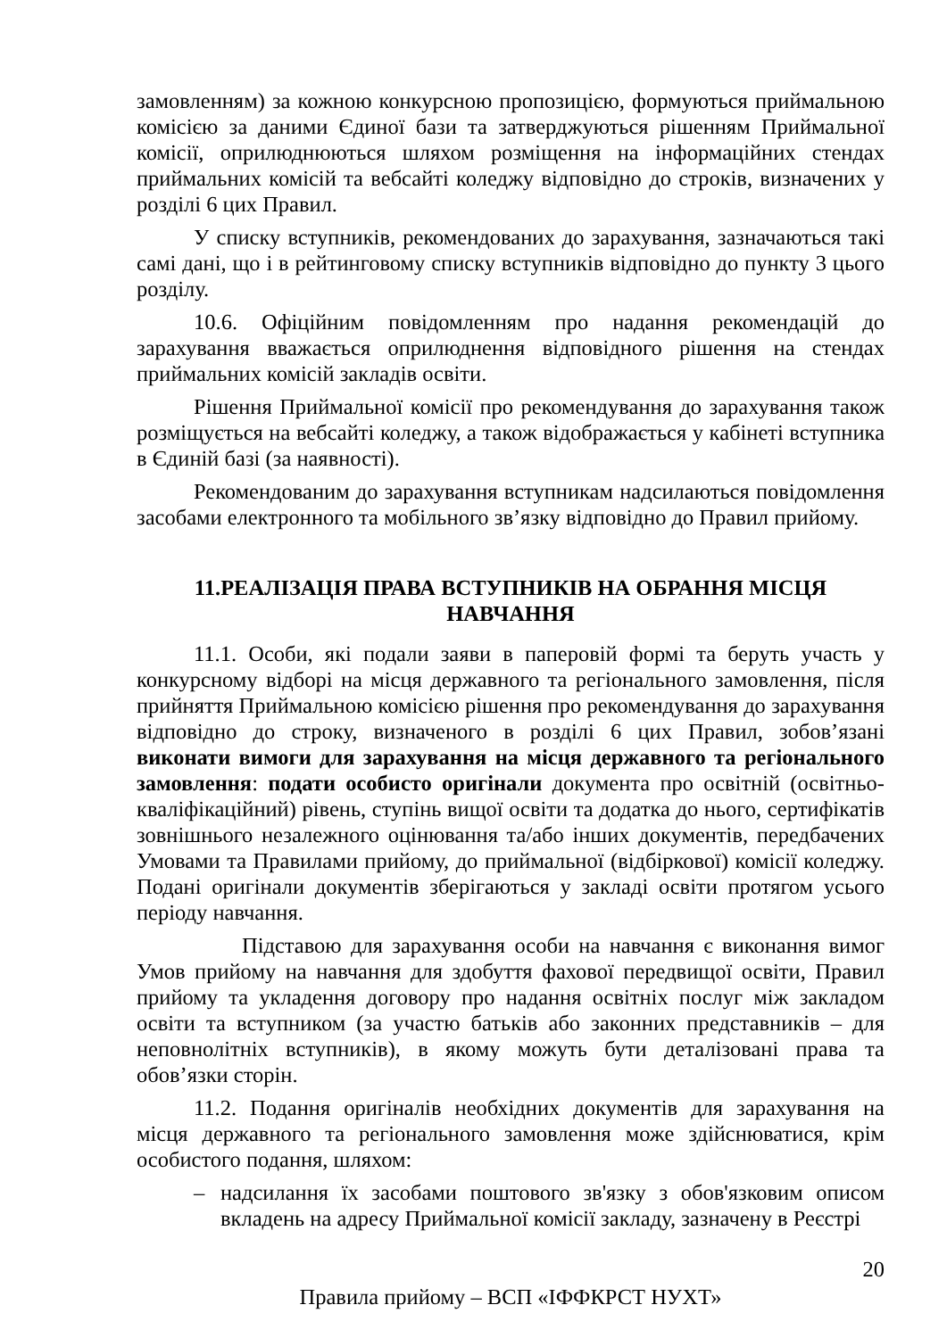замовленням) за кожною конкурсною пропозицією, формуються приймальною комісією за даними Єдиної бази та затверджуються рішенням Приймальної комісії, оприлюднюються шляхом розміщення на інформаційних стендах приймальних комісій та вебсайті коледжу відповідно до строків, визначених у розділі 6 цих Правил.
У списку вступників, рекомендованих до зарахування, зазначаються такі самі дані, що і в рейтинговому списку вступників відповідно до пункту 3 цього розділу.
10.6. Офіційним повідомленням про надання рекомендацій до зарахування вважається оприлюднення відповідного рішення на стендах приймальних комісій закладів освіти.
Рішення Приймальної комісії про рекомендування до зарахування також розміщується на вебсайті коледжу, а також відображається у кабінеті вступника в Єдиній базі (за наявності).
Рекомендованим до зарахування вступникам надсилаються повідомлення засобами електронного та мобільного зв’язку відповідно до Правил прийому.
11.РЕАЛІЗАЦІЯ ПРАВА ВСТУПНИКІВ НА ОБРАННЯ МІСЦЯ НАВЧАННЯ
11.1. Особи, які подали заяви в паперовій формі та беруть участь у конкурсному відборі на місця державного та регіонального замовлення, після прийняття Приймальною комісією рішення про рекомендування до зарахування відповідно до строку, визначеного в розділі 6 цих Правил, зобов’язані виконати вимоги для зарахування на місця державного та регіонального замовлення: подати особисто оригінали документа про освітній (освітньо-кваліфікаційний) рівень, ступінь вищої освіти та додатка до нього, сертифікатів зовнішнього незалежного оцінювання та/або інших документів, передбачених Умовами та Правилами прийому, до приймальної (відбіркової) комісії коледжу. Подані оригінали документів зберігаються у закладі освіти протягом усього періоду навчання.
Підставою для зарахування особи на навчання є виконання вимог Умов прийому на навчання для здобуття фахової передвищої освіти, Правил прийому та укладення договору про надання освітніх послуг між закладом освіти та вступником (за участю батьків або законних представників – для неповнолітніх вступників), в якому можуть бути деталізовані права та обов’язки сторін.
11.2. Подання оригіналів необхідних документів для зарахування на місця державного та регіонального замовлення може здійснюватися, крім особистого подання, шляхом:
– надсилання їх засобами поштового зв'язку з обов'язковим описом вкладень на адресу Приймальної комісії закладу, зазначену в Реєстрі
20
Правила прийому – ВСП «ІФФКРСТ НУХТ»